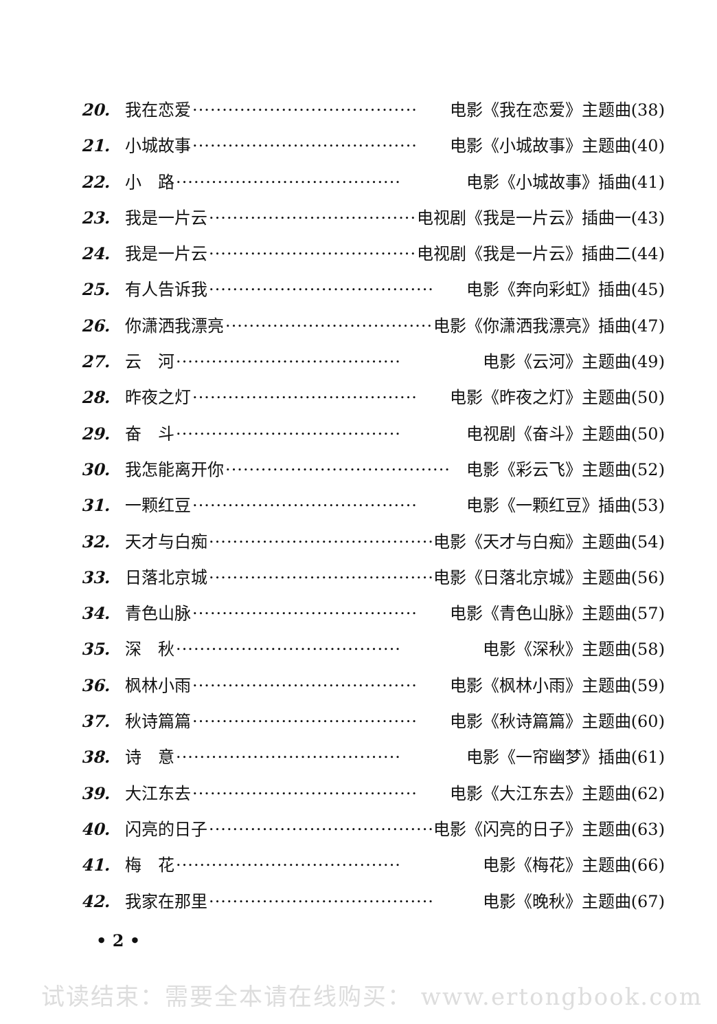20. 我在恋爱 ······································ 电影《我在恋爱》主题曲(38)
21. 小城故事 ······································ 电影《小城故事》主题曲(40)
22. 小　路 ······································ 电影《小城故事》插曲(41)
23. 我是一片云 ······································ 电视剧《我是一片云》插曲一(43)
24. 我是一片云 ······································ 电视剧《我是一片云》插曲二(44)
25. 有人告诉我 ······································ 电影《奔向彩虹》插曲(45)
26. 你潇洒我漂亮 ······································ 电影《你潇洒我漂亮》插曲(47)
27. 云　河 ······································ 电影《云河》主题曲(49)
28. 昨夜之灯 ······································ 电影《昨夜之灯》主题曲(50)
29. 奋　斗 ······································ 电视剧《奋斗》主题曲(50)
30. 我怎能离开你 ······································ 电影《彩云飞》主题曲(52)
31. 一颗红豆 ······································ 电影《一颗红豆》插曲(53)
32. 天才与白痴 ······································ 电影《天才与白痴》主题曲(54)
33. 日落北京城 ······································ 电影《日落北京城》主题曲(56)
34. 青色山脉 ······································ 电影《青色山脉》主题曲(57)
35. 深　秋 ······································ 电影《深秋》主题曲(58)
36. 枫林小雨 ······································ 电影《枫林小雨》主题曲(59)
37. 秋诗篇篇 ······································ 电影《秋诗篇篇》主题曲(60)
38. 诗　意 ······································ 电影《一帘幽梦》插曲(61)
39. 大江东去 ······································ 电影《大江东去》主题曲(62)
40. 闪亮的日子 ······································ 电影《闪亮的日子》主题曲(63)
41. 梅　花 ······································ 电影《梅花》主题曲(66)
42. 我家在那里 ······································ 电影《晚秋》主题曲(67)
• 2 •
试读结束：需要全本请在线购买： www.ertongbook.com